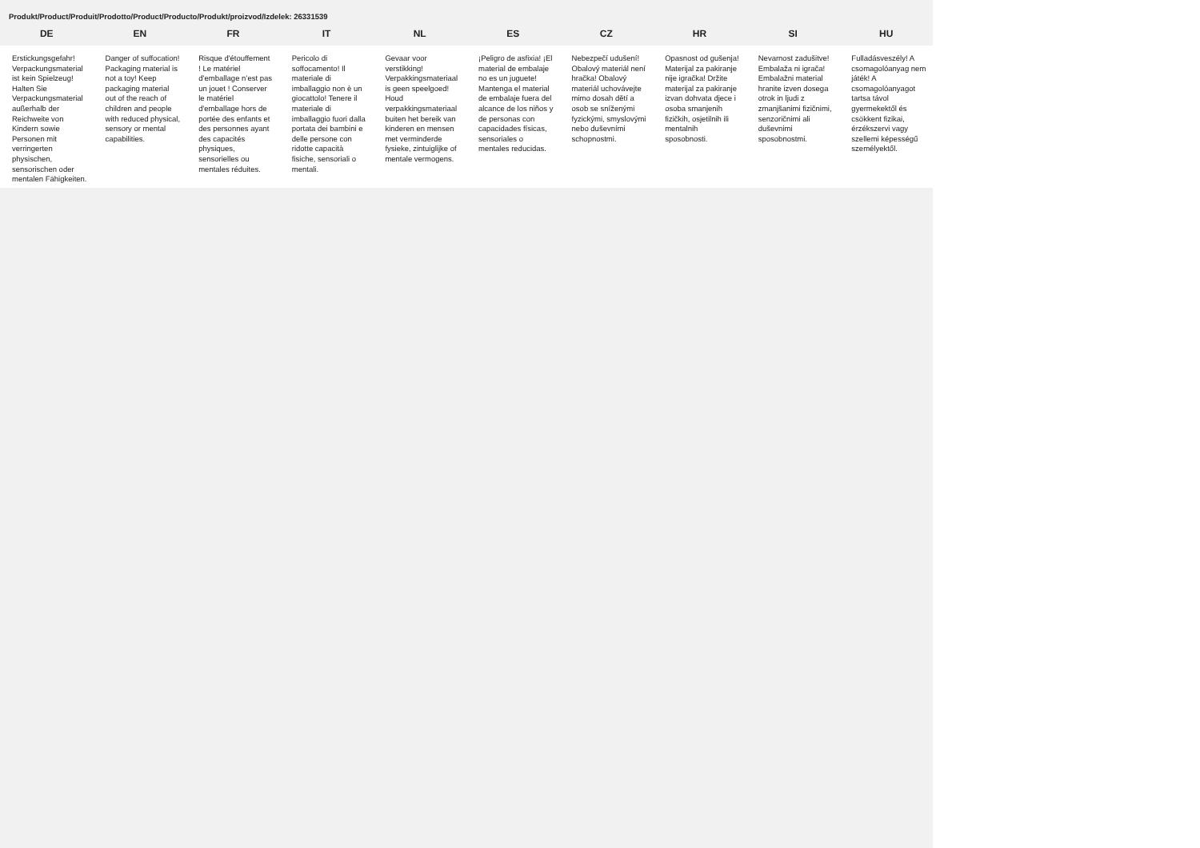Produkt/Product/Produit/Prodotto/Product/Producto/Produkt/proizvod/Izdelek: 26331539
| DE | EN | FR | IT | NL | ES | CZ | HR | SI | HU |
| --- | --- | --- | --- | --- | --- | --- | --- | --- | --- |
| Erstickungsgefahr! Verpackungsmaterial ist kein Spielzeug! Halten Sie Verpackungsmaterial außerhalb der Reichweite von Kindern sowie Personen mit verringerten physischen, sensorischen oder mentalen Fähigkeiten. | Danger of suffocation! Packaging material is not a toy! Keep packaging material out of the reach of children and people with reduced physical, sensory or mental capabilities. | Risque d'étouffement ! Le matériel d’emballage n’est pas un jouet ! Conserver le matériel d'emballage hors de portée des enfants et des personnes ayant des capacités physiques, sensorielles ou mentales réduites. | Pericolo di soffocamento! Il materiale di imballaggio non è un giocattolo! Tenere il materiale di imballaggio fuori dalla portata dei bambini e delle persone con ridotte capacità fisiche, sensoriali o mentali. | Gevaar voor verstikking! Verpakkingsmateriaal is geen speelgoed! Houd verpakkingsmateriaal buiten het bereik van kinderen en mensen met verminderde fysieke, zintuiglijke of mentale vermogens. | ¡Peligro de asfixia! ¡El material de embalaje no es un juguete! Mantenga el material de embalaje fuera del alcance de los niños y de personas con capacidades físicas, sensoriales o mentales reducidas. | Nebezpečí udušení! Obalový materiál není hračka! Obalový materiál uchovávejte mimo dosah dětí a osob se sníženými fyzickými, smyslovými nebo duševními schopnostmi. | Opasnost od gušenja! Materijal za pakiranje nije igračka! Držite materijal za pakiranje izvan dohvata djece i osoba smanjenih fizičkih, osjetilnih ili mentalnih sposobnosti. | Nevarnost zadušitve! Embalaža ni igrača! Embalažni material hranite izven dosega otrok in ljudi z zmanjšanimi fizičnimi, senzoričnimi ali duševnimi sposobnostmi. | Fulladásveszély! A csomagolóanyag nem játék! A csomagolóanyagot tartsa távol gyermekektől és csökkent fizikai, érzékszervi vagy szellemi képességű személyektől. |